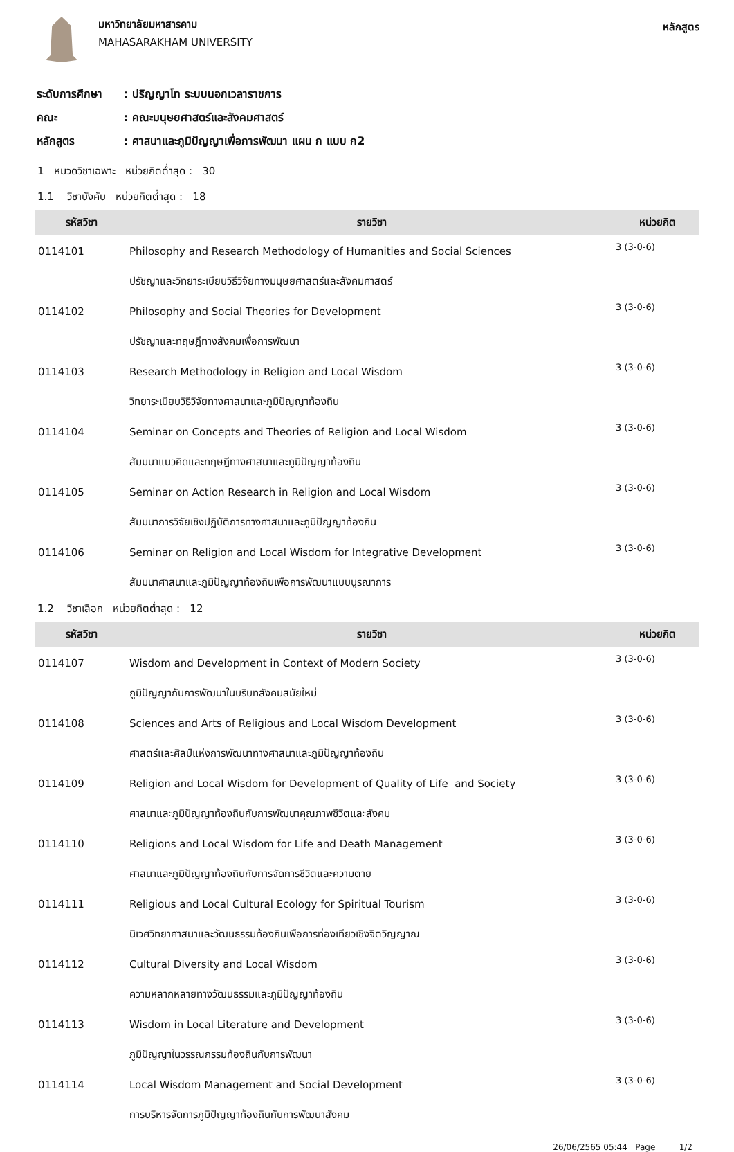มหาวิทยาลัยมหาสารคาม
MAHASARAKHAM UNIVERSITY
หลักสูตร
ระดับการศึกษา: ปริญญาโท ระบบนอกเวลาราชการ
คณะ: คณะมนุษยศาสตร์และสังคมศาสตร์
หลักสูตร: ศาสนาและภูมิปัญญาเพื่อการพัฒนา แผน ก แบบ ก2
1 หมวดวิชาเฉพาะ หน่วยกิตต่ำสุด : 30
1.1 วิชาบังคับ หน่วยกิตต่ำสุด : 18
| รหัสวิชา | รายวิชา | หน่วยกิต |
| --- | --- | --- |
| 0114101 | Philosophy and Research Methodology of Humanities and Social Sciences | 3 (3-0-6) |
| | ปรัชญาและวิทยาระเบียบวิธีวิจัยทางมนุษยศาสตร์และสังคมศาสตร์ | |
| 0114102 | Philosophy and Social Theories for Development | 3 (3-0-6) |
| | ปรัชญาและทฤษฎีทางสังคมเพื่อการพัฒนา | |
| 0114103 | Research Methodology in Religion and Local Wisdom | 3 (3-0-6) |
| | วิทยาระเบียบวิธีวิจัยทางศาสนาและภูมิปัญญาท้องถิน | |
| 0114104 | Seminar on Concepts and Theories of Religion and Local Wisdom | 3 (3-0-6) |
| | สัมมนาแนวคิดและทฤษฎีทางศาสนาและภูมิปัญญาท้องถิน | |
| 0114105 | Seminar on Action Research in Religion and Local Wisdom | 3 (3-0-6) |
| | สัมมนาการวิจัยเชิงปฏิบัติการทางศาสนาและภูมิปัญญาท้องถิน | |
| 0114106 | Seminar on Religion and Local Wisdom for Integrative Development | 3 (3-0-6) |
| | สัมมนาศาสนาและภูมิปัญญาท้องถินเพือการพัฒนาแบบบูรณาการ | |
1.2 วิชาเลือก หน่วยกิตต่ำสุด : 12
| รหัสวิชา | รายวิชา | หน่วยกิต |
| --- | --- | --- |
| 0114107 | Wisdom and Development in Context of Modern Society | 3 (3-0-6) |
| | ภูมิปัญญากับการพัฒนาในบริบทสังคมสมัยใหม่ | |
| 0114108 | Sciences and Arts of Religious and Local Wisdom Development | 3 (3-0-6) |
| | ศาสตร์และศิลป์แห่งการพัฒนาทางศาสนาและภูมิปัญญาท้องถิน | |
| 0114109 | Religion and Local Wisdom for Development of Quality of Life and Society | 3 (3-0-6) |
| | ศาสนาและภูมิปัญญาท้องถินกับการพัฒนาคุณภาพชีวิตและสังคม | |
| 0114110 | Religions and Local Wisdom for Life and Death Management | 3 (3-0-6) |
| | ศาสนาและภูมิปัญญาท้องถินกับการจัดการชีวิตและความตาย | |
| 0114111 | Religious and Local Cultural Ecology for Spiritual Tourism | 3 (3-0-6) |
| | นิเวศวิทยาศาสนาและวัฒนธรรมท้องถินเพือการท่องเทียวเชิงจิตวิญญาณ | |
| 0114112 | Cultural Diversity and Local Wisdom | 3 (3-0-6) |
| | ความหลากหลายทางวัฒนธรรมและภูมิปัญญาท้องถิน | |
| 0114113 | Wisdom in Local Literature and Development | 3 (3-0-6) |
| | ภูมิปัญญาในวรรณกรรมท้องถินกับการพัฒนา | |
| 0114114 | Local Wisdom Management and Social Development | 3 (3-0-6) |
| | การบริหารจัดการภูมิปัญญาท้องถินกับการพัฒนาสังคม | |
26/06/2565 05:44 Page 1/2